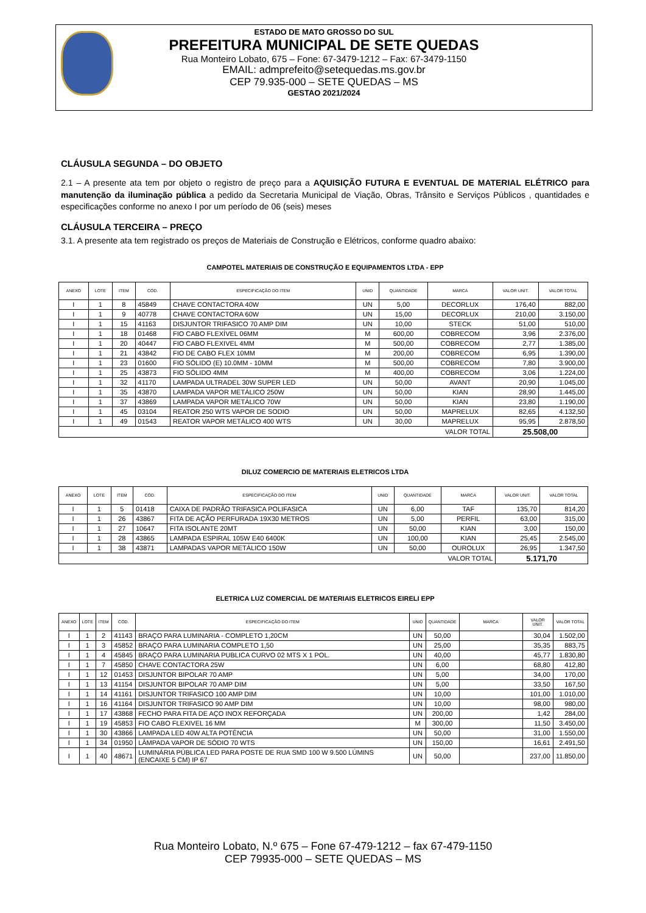ESTADO DE MATO GROSSO DO SUL
PREFEITURA MUNICIPAL DE SETE QUEDAS
Rua Monteiro Lobato, 675 – Fone: 67-3479-1212 – Fax: 67-3479-1150
EMAIL: admprefeito@setequedas.ms.gov.br
CEP 79.935-000 – SETE QUEDAS – MS
GESTAO 2021/2024
CLÁUSULA SEGUNDA – DO OBJETO
2.1 – A presente ata tem por objeto o registro de preço para a AQUISIÇÃO FUTURA E EVENTUAL DE MATERIAL ELÉTRICO para manutenção da iluminação pública a pedido da Secretaria Municipal de Viação, Obras, Trânsito e Serviços Públicos , quantidades e especificações conforme no anexo I por um período de 06 (seis) meses
CLÁUSULA TERCEIRA – PREÇO
3.1. A presente ata tem registrado os preços de Materiais de Construção e Elétricos, conforme quadro abaixo:
CAMPOTEL MATERIAIS DE CONSTRUÇÃO E EQUIPAMENTOS LTDA - EPP
| ANEXO | LOTE | ITEM | CÓD. | ESPECIFICAÇÃO DO ITEM | UNID | QUANTIDADE | MARCA | VALOR UNIT. | VALOR TOTAL |
| --- | --- | --- | --- | --- | --- | --- | --- | --- | --- |
| I | 1 | 8 | 45849 | CHAVE CONTACTORA 40W | UN | 5,00 | DECORLUX | 176,40 | 882,00 |
| I | 1 | 9 | 40778 | CHAVE CONTACTORA 60W | UN | 15,00 | DECORLUX | 210,00 | 3.150,00 |
| I | 1 | 15 | 41163 | DISJUNTOR TRIFASICO 70 AMP DIM | UN | 10,00 | STECK | 51,00 | 510,00 |
| I | 1 | 18 | 01468 | FIO CABO FLEXÍVEL 06MM | M | 600,00 | COBRECOM | 3,96 | 2.376,00 |
| I | 1 | 20 | 40447 | FIO CABO FLEXIVEL 4MM | M | 500,00 | COBRECOM | 2,77 | 1.385,00 |
| I | 1 | 21 | 43842 | FIO DE CABO FLEX 10MM | M | 200,00 | COBRECOM | 6,95 | 1.390,00 |
| I | 1 | 23 | 01600 | FIO SÓLIDO (E) 10.0MM - 10MM | M | 500,00 | COBRECOM | 7,80 | 3.900,00 |
| I | 1 | 25 | 43873 | FIO SÓLIDO 4MM | M | 400,00 | COBRECOM | 3,06 | 1.224,00 |
| I | 1 | 32 | 41170 | LAMPADA ULTRADEL 30W SUPER LED | UN | 50,00 | AVANT | 20,90 | 1.045,00 |
| I | 1 | 35 | 43870 | LAMPADA VAPOR METÁLICO 250W | UN | 50,00 | KIAN | 28,90 | 1.445,00 |
| I | 1 | 37 | 43869 | LAMPADA VAPOR METÁLICO 70W | UN | 50,00 | KIAN | 23,80 | 1.190,00 |
| I | 1 | 45 | 03104 | REATOR 250 WTS VAPOR DE SODIO | UN | 50,00 | MAPRELUX | 82,65 | 4.132,50 |
| I | 1 | 49 | 01543 | REATOR VAPOR METÁLICO 400 WTS | UN | 30,00 | MAPRELUX | 95,95 | 2.878,50 |
| VALOR TOTAL | | | | | | | | 25.508,00 | |
DILUZ COMERCIO DE MATERIAIS ELETRICOS LTDA
| ANEXO | LOTE | ITEM | CÓD. | ESPECIFICAÇÃO DO ITEM | UNID | QUANTIDADE | MARCA | VALOR UNIT. | VALOR TOTAL |
| --- | --- | --- | --- | --- | --- | --- | --- | --- | --- |
| I | 1 | 5 | 01418 | CAIXA DE PADRÃO TRIFASICA POLIFASICA | UN | 6,00 | TAF | 135,70 | 814,20 |
| I | 1 | 26 | 43867 | FITA DE AÇÃO PERFURADA 19X30 METROS | UN | 5,00 | PERFIL | 63,00 | 315,00 |
| I | 1 | 27 | 10647 | FITA ISOLANTE 20MT | UN | 50,00 | KIAN | 3,00 | 150,00 |
| I | 1 | 28 | 43865 | LAMPADA ESPIRAL 105W E40 6400K | UN | 100,00 | KIAN | 25,45 | 2.545,00 |
| I | 1 | 38 | 43871 | LAMPADAS VAPOR METÁLICO 150W | UN | 50,00 | OUROLUX | 26,95 | 1.347,50 |
| VALOR TOTAL | | | | | | | | 5.171,70 | |
ELETRICA LUZ COMERCIAL DE MATERIAIS ELETRICOS EIRELI EPP
| ANEXO | LOTE | ITEM | CÓD. | ESPECIFICAÇÃO DO ITEM | UNID | QUANTIDADE | MARCA | VALOR UNIT. | VALOR TOTAL |
| --- | --- | --- | --- | --- | --- | --- | --- | --- | --- |
| I | 1 | 2 | 41143 | BRAÇO PARA LUMINARIA - COMPLETO 1,20CM | UN | 50,00 | | 30,04 | 1.502,00 |
| I | 1 | 3 | 45852 | BRAÇO PARA LUMINARIA COMPLETO 1,50 | UN | 25,00 | | 35,35 | 883,75 |
| I | 1 | 4 | 45845 | BRAÇO PARA LUMINARIA PUBLICA CURVO 02 MTS X 1 POL. | UN | 40,00 | | 45,77 | 1.830,80 |
| I | 1 | 7 | 45850 | CHAVE CONTACTORA 25W | UN | 6,00 | | 68,80 | 412,80 |
| I | 1 | 12 | 01453 | DISJUNTOR BIPOLAR 70 AMP | UN | 5,00 | | 34,00 | 170,00 |
| I | 1 | 13 | 41154 | DISJUNTOR BIPOLAR 70 AMP DIM | UN | 5,00 | | 33,50 | 167,50 |
| I | 1 | 14 | 41161 | DISJUNTOR TRIFASICO 100 AMP DIM | UN | 10,00 | | 101,00 | 1.010,00 |
| I | 1 | 16 | 41164 | DISJUNTOR TRIFASICO 90 AMP DIM | UN | 10,00 | | 98,00 | 980,00 |
| I | 1 | 17 | 43868 | FECHO PARA FITA DE AÇO INOX REFORÇADA | UN | 200,00 | | 1,42 | 284,00 |
| I | 1 | 19 | 45853 | FIO CABO FLEXIVEL 16 MM | M | 300,00 | | 11,50 | 3.450,00 |
| I | 1 | 30 | 43866 | LAMPADA LED 40W ALTA POTÊNCIA | UN | 50,00 | | 31,00 | 1.550,00 |
| I | 1 | 34 | 01950 | LÂMPADA VAPOR DE SÓDIO 70 WTS | UN | 150,00 | | 16,61 | 2.491,50 |
| I | 1 | 40 | 48671 | LUMINÁRIA PÚBLICA LED PARA POSTE DE RUA SMD 100 W 9.500 LÚMINS (ENCAIXE 5 CM) IP 67 | UN | 50,00 | | 237,00 | 11.850,00 |
Rua Monteiro Lobato, N.º 675 – Fone 67-479-1212 – fax 67-479-1150
CEP 79935-000 – SETE QUEDAS – MS